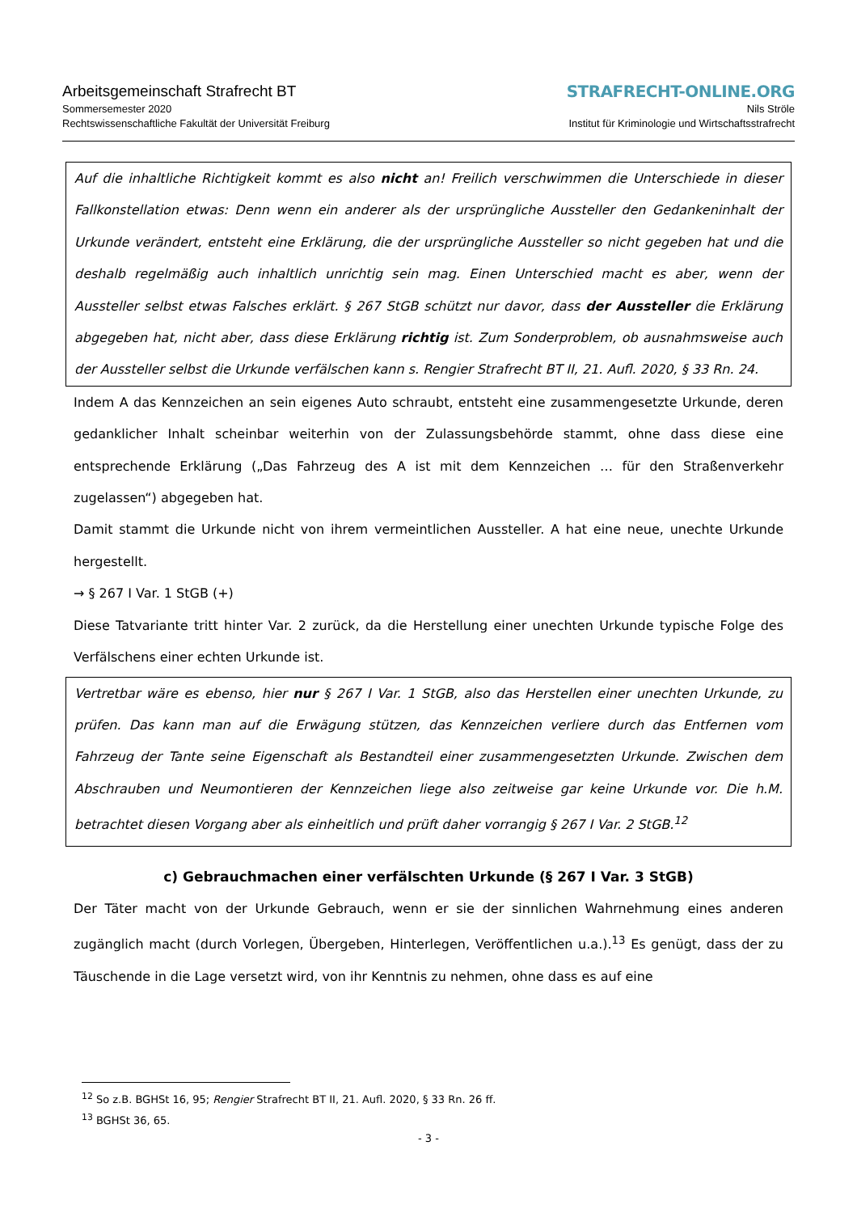Arbeitsgemeinschaft Strafrecht BT
Sommersemester 2020
Rechtswissenschaftliche Fakultät der Universität Freiburg
STRAFRECHT-ONLINE.ORG
Nils Ströle
Institut für Kriminologie und Wirtschaftsstrafrecht
Auf die inhaltliche Richtigkeit kommt es also nicht an! Freilich verschwimmen die Unterschiede in dieser Fallkonstellation etwas: Denn wenn ein anderer als der ursprüngliche Aussteller den Gedan­keninhalt der Urkunde verändert, entsteht eine Erklärung, die der ursprüngliche Aussteller so nicht gegeben hat und die deshalb regelmäßig auch inhaltlich unrichtig sein mag. Einen Unterschied macht es aber, wenn der Aussteller selbst etwas Falsches erklärt. § 267 StGB schützt nur davor, dass der Aussteller die Erklärung abgegeben hat, nicht aber, dass diese Erklärung richtig ist. Zum Sonder­problem, ob ausnahmsweise auch der Aussteller selbst die Urkunde verfälschen kann s. Rengier Strafrecht BT II, 21. Aufl. 2020, § 33 Rn. 24.
Indem A das Kennzeichen an sein eigenes Auto schraubt, entsteht eine zusammengesetzte Urkunde, deren gedanklicher Inhalt scheinbar weiterhin von der Zulassungsbehörde stammt, ohne dass diese eine entsprechende Erklärung („Das Fahrzeug des A ist mit dem Kennzeichen … für den Straßenver­kehr zugelassen“) abgegeben hat.
Damit stammt die Urkunde nicht von ihrem vermeintlichen Aussteller. A hat eine neue, unechte Urkunde hergestellt.
→ § 267 I Var. 1 StGB (+)
Diese Tatvariante tritt hinter Var. 2 zurück, da die Herstellung einer unechten Urkunde typische Folge des Verfälschens einer echten Urkunde ist.
Vertretbar wäre es ebenso, hier nur § 267 I Var. 1 StGB, also das Herstellen einer unechten Urkunde, zu prüfen. Das kann man auf die Erwägung stützen, das Kennzeichen verliere durch das Entfernen vom Fahrzeug der Tante seine Eigenschaft als Bestandteil einer zusammengesetzten Urkunde. Zwi­schen dem Abschrauben und Neumontieren der Kennzeichen liege also zeitweise gar keine Urkunde vor. Die h.M. betrachtet diesen Vorgang aber als einheitlich und prüft daher vorrangig § 267 I Var. 2 StGB.<sup>12</sup>
c) Gebrauchmachen einer verfälschten Urkunde (§ 267 I Var. 3 StGB)
Der Täter macht von der Urkunde Gebrauch, wenn er sie der sinnlichen Wahrnehmung eines ande­ren zugänglich macht (durch Vorlegen, Übergeben, Hinterlegen, Veröffentlichen u.a.).<sup>13</sup> Es genügt, dass der zu Täuschende in die Lage versetzt wird, von ihr Kenntnis zu nehmen, ohne dass es auf eine
<sup>12</sup> So z.B. BGHSt 16, 95; Rengier Strafrecht BT II, 21. Aufl. 2020, § 33 Rn. 26 ff.
<sup>13</sup> BGHSt 36, 65.
- 3 -